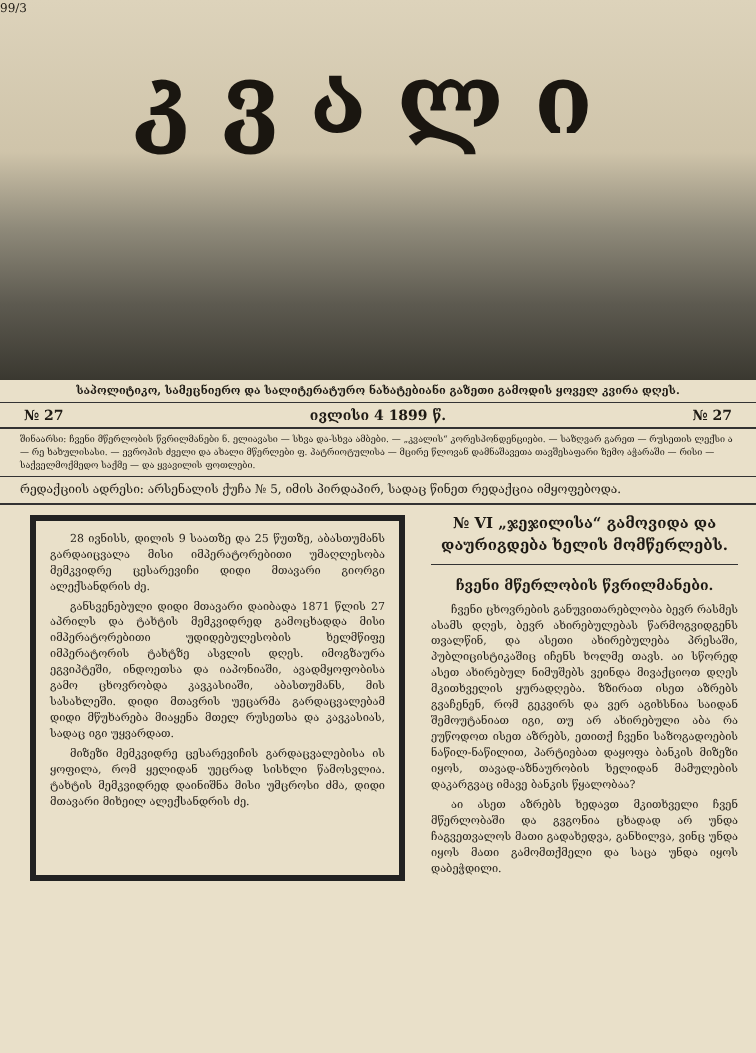99/3
კვალი
საპოლიტიკო, სამეცნიერო და სალიტერატურო ნახატებიანი გაზეთი გამოდის ყოველ კვირა დღეს.
№ 27 ივლისი 4 1899 წ. № 27
შინაარსი: ჩვენი მწერლობის წვრილმანები ნ. ელიავასი — სხვა და-სხვა ამბები. — „კვალის“ კორესპონდენციები. — საზღვარ გარეთ — რუსეთის ლექსი ა — რე ხახულისასი. — ევროპის ძველი და ახალი მწერლები ფ. პატრიოტულისა — მცირე წლოვან დამნაშავეთა თავშესაფარი ზემო აჭარაში — რისი — საქველმოქმედო საქმე — და ყვავილის ფოთლები.
რედაქციის ადრესი: არსენალის ქუჩა № 5, იმის პირდაპირ, სადაც წინეთ რედაქცია იმყოფებოდა.
28 ივნისს, დილის 9 საათზე და 25 წუთზე, აბასთუმანს გარდაიცვალა მისი იმპერატორებითი უმაღლესობა მემკვიდრე ცესარევიჩი დიდი მთავარი გიორგი ალექსანდრის ძე.
განსვენებული დიდი მთავარი დაიბადა 1871 წლის 27 აპრილს და ტახტის მემკვიდრედ გამოცხადდა მისი იმპერატორებითი უდიდებულესობის ხელმწიფე იმპერატორის ტახტზე ასვლის დღეს. იმოგზაურა ეგვიპტეში, ინდოეთსა და იაპონიაში, ავადმყოფობისა გამო ცხოვრობდა კავკასიაში, აბასთუმანს, მის სასახლეში. დიდი მთავრის უეცარმა გარდაცვალებამ დიდი მწუხარება მიაყენა მთელ რუსეთსა და კავკასიას, სადაც იგი უყვარდათ.
მიზეზი მემკვიდრე ცესარევიჩის გარდაცვალებისა ის ყოფილა, რომ ყელიდან უეცრად სისხლი წამოსვლია. ტახტის მემკვიდრედ დაინიშნა მისი უმცროსი ძმა, დიდი მთავარი მიხეილ ალექსანდრის ძე.
№ VI „ჯეჯილისა“ გამოვიდა და დაურიგდება ხელის მომწერლებს.
ჩვენი მწერლობის წვრილმანები.
ჩვენი ცხოვრების განუვითარებლობა ბევრ რასმეს ასამს დღეს, ბევრ ახირებულებას წარმოგვიდგენს თვალწინ, და ასეთი ახირებულება პრესაში, პუბლიცისტიკაშიც იჩენს ხოლმე თავს. აი სწორედ ასეთ ახირებულ ნიმუშებს ვეინდა მივაქციოთ დღეს მკითხველის ყურადღება. ზზირათ ისეთ აზრებს გვაჩენენ, რომ გეკვირს და ვერ აგიხსნია საიდან შემოუტანიათ იგი, თუ არ ახირებული აბა რა ეუწოდოთ ისეთ აზრებს, ეთითქ ჩვენი საზოგადოების ნაწილ-ნაწილით, პარტიებათ დაყოფა ბანკის მიზეზი იყოს, თავად-აზნაურობის ხელიდან მამულების დაკარგვაც იმავე ბანკის წყალობაა?
აი ასეთ აზრებს ხედავთ მკითხველი ჩვენ მწერლობაში და გვგონია ცხადად არ უნდა ჩაგვეთვალოს მათი გადახედვა, განხილვა, ვინც უნდა იყოს მათი გამომთქმელი და საცა უნდა იყოს დაბეჭდილი.